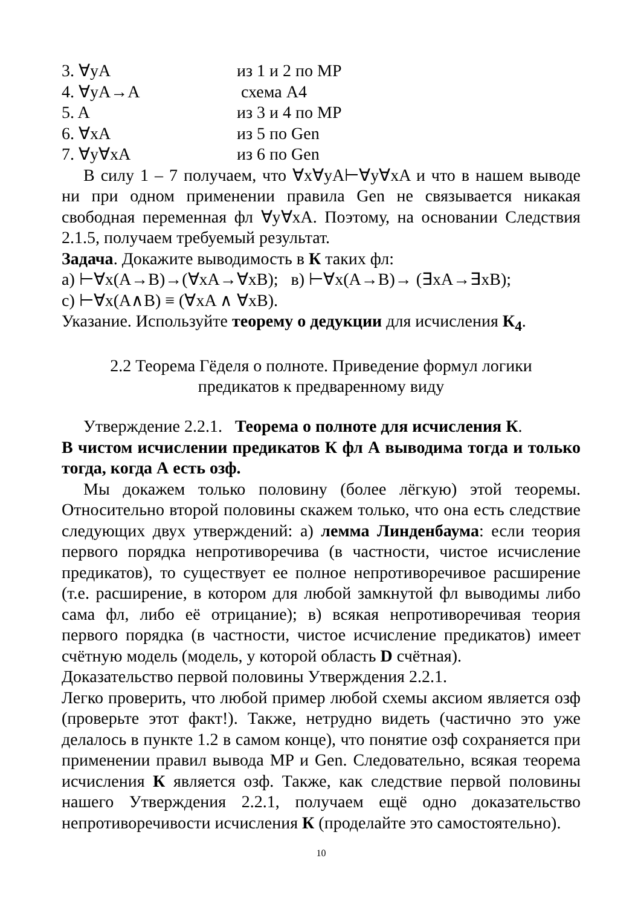3. ∀yA из 1 и 2 по MP
4. ∀yA→A схема A4
5. A из 3 и 4 по MP
6. ∀xA из 5 по Gen
7. ∀y∀xA из 6 по Gen
В силу 1 – 7 получаем, что ∀x∀yA⊢∀y∀xA и что в нашем выводе ни при одном применении правила Gen не связывается никакая свободная переменная фл ∀y∀xA. Поэтому, на основании Следствия 2.1.5, получаем требуемый результат.
Задача. Докажите выводимость в К таких фл:
а) ⊢∀x(A→B)→(∀xA→∀xB); в) ⊢∀x(A→B)→ (∃xA→∃xB);
c) ⊢∀x(A∧B) ≡ (∀xA ∧ ∀xB).
Указание. Используйте теорему о дедукции для исчисления К<sub>4</sub>.
2.2 Теорема Гёделя о полноте. Приведение формул логики
предикатов к предваренному виду
Утверждение 2.2.1. Теорема о полноте для исчисления К.
В чистом исчислении предикатов К фл А выводима тогда и только тогда, когда А есть озф.
Мы докажем только половину (более лёгкую) этой теоремы. Относительно второй половины скажем только, что она есть следствие следующих двух утверждений: а) лемма Линденбаума: если теория первого порядка непротиворечива (в частности, чистое исчисление предикатов), то существует ее полное непротиворечивое расширение (т.е. расширение, в котором для любой замкнутой фл выводимы либо сама фл, либо её отрицание); в) всякая непротиворечивая теория первого порядка (в частности, чистое исчисление предикатов) имеет счётную модель (модель, у которой область D счётная).
Доказательство первой половины Утверждения 2.2.1.
Легко проверить, что любой пример любой схемы аксиом является озф (проверьте этот факт!). Также, нетрудно видеть (частично это уже делалось в пункте 1.2 в самом конце), что понятие озф сохраняется при применении правил вывода MP и Gen. Следовательно, всякая теорема исчисления К является озф. Также, как следствие первой половины нашего Утверждения 2.2.1, получаем ещё одно доказательство непротиворечивости исчисления К (проделайте это самостоятельно).
10